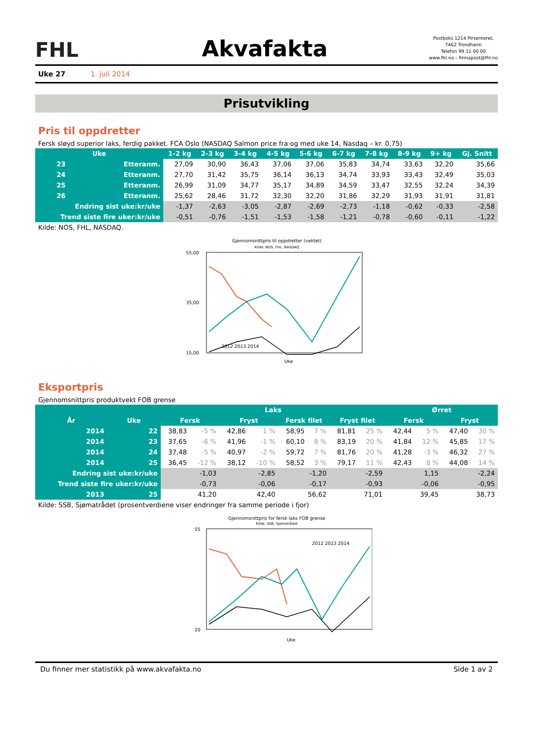FHL
Akvafakta
Postboks 1214 Pirsenteret,
7462 Trondheim
Telefon 99 11 00 00
www.fhl.no – firmapost@fhl.no
Uke 27 1. juli 2014
Prisutvikling
Pris til oppdretter
Fersk sløyd superior laks, ferdig pakket. FCA Oslo (NASDAQ Salmon price fra og med uke 14, Nasdaq – kr. 0,75)
| Uke | | 1-2 kg | 2-3 kg | 3-4 kg | 4-5 kg | 5-6 kg | 6-7 kg | 7-8 kg | 8-9 kg | 9+ kg | Gj. Snitt |
| --- | --- | --- | --- | --- | --- | --- | --- | --- | --- | --- | --- |
| 23 | Etteranm. | 27,09 | 30,90 | 36,43 | 37,06 | 37,06 | 35,83 | 34,74 | 33,63 | 32,20 | 35,66 |
| 24 | Etteranm. | 27,70 | 31,42 | 35,75 | 36,14 | 36,13 | 34,74 | 33,93 | 33,43 | 32,49 | 35,03 |
| 25 | Etteranm. | 26,99 | 31,09 | 34,77 | 35,17 | 34,89 | 34,59 | 33,47 | 32,55 | 32,24 | 34,39 |
| 26 | Etteranm. | 25,62 | 28,46 | 31,72 | 32,30 | 32,20 | 31,86 | 32,29 | 31,93 | 31,91 | 31,81 |
| Endring sist uke:kr/uke | | -1,37 | -2,63 | -3,05 | -2,87 | -2,69 | -2,73 | -1,18 | -0,62 | -0,33 | -2,58 |
| Trend siste fire uker:kr/uke | | -0,51 | -0,76 | -1,51 | -1,53 | -1,58 | -1,21 | -0,78 | -0,60 | -0,11 | -1,22 |
Kilde: NOS, FHL, NASDAQ.
Gjennomsnittpris til oppdretter (vektet)
Kilde: NOS, FHL, NASDAQ
55,00
35,00
15,00
Uke
2012 2013 2014
Eksportpris
Gjennomsnittpris produktvekt FOB grense
| | | Laks | | | | | | | | Ørret | | | |
| --- | --- | --- | --- | --- | --- | --- | --- | --- | --- | --- | --- | --- | --- |
| År | Uke | Fersk | | Fryst | | Fersk filet | | Fryst filet | | Fersk | | Fryst | |
| 2014 | 22 | 38,83 | -5 % | 42,86 | 1 % | 58,95 | 7 % | 81,81 | 25 % | 42,44 | 5 % | 47,40 | 30 % |
| 2014 | 23 | 37,65 | -6 % | 41,96 | -1 % | 60,10 | 8 % | 83,19 | 20 % | 41,84 | 12 % | 45,85 | 17 % |
| 2014 | 24 | 37,48 | -5 % | 40,97 | -2 % | 59,72 | 7 % | 81,76 | 20 % | 41,28 | -3 % | 46,32 | 27 % |
| 2014 | 25 | 36,45 | -12 % | 38,12 | -10 % | 58,52 | 3 % | 79,17 | 11 % | 42,43 | 8 % | 44,08 | 14 % |
| Endring sist uke:kr/uke | | -1,03 | | -2,85 | | -1,20 | | -2,59 | | 1,15 | | -2,24 | |
| Trend siste fire uker:kr/uke | | -0,73 | | -0,06 | | -0,17 | | -0,93 | | -0,06 | | -0,95 | |
| 2013 | 25 | 41,20 | | 42,40 | | 56,62 | | 71,01 | | 39,45 | | 38,73 | |
Kilde: SSB, Sjømatrådet (prosentverdiene viser endringer fra samme periode i fjor)
Gjennomsnittpris for fersk laks FOB grense
Kilde: SSB, Sjømatrådet
55
20
2012 2013 2014
Uke
Du finner mer statistikk på www.akvafakta.no Side 1 av 2